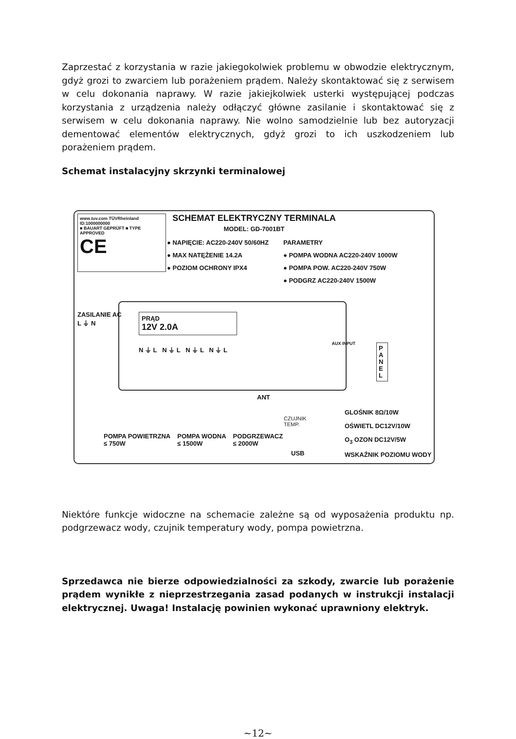Zaprzestać z korzystania w razie jakiegokolwiek problemu w obwodzie elektrycznym, gdyż grozi to zwarciem lub porażeniem prądem. Należy skontaktować się z serwisem w celu dokonania naprawy. W razie jakiejkolwiek usterki występującej podczas korzystania z urządzenia należy odłączyć główne zasilanie i skontaktować się z serwisem w celu dokonania naprawy. Nie wolno samodzielnie lub bez autoryzacji dementować elementów elektrycznych, gdyż grozi to ich uszkodzeniem lub porażeniem prądem.
Schemat instalacyjny skrzynki terminalowej
www.tuv.com TÜVRheinland ID:1000000000
■ BAUART GEPRÜFT ■ TYPE APPROVED
CE
SCHEMAT ELEKTRYCZNY TERMINALA
MODEL: GD-7001BT
● NAPIĘCIE: AC220-240V 50/60HZ
● MAX NATĘŻENIE 14.2A
● POZIOM OCHRONY IPX4
PARAMETRY
● POMPA WODNA AC220-240V 1000W
● POMPA POW. AC220-240V 750W
● PODGRZ AC220-240V 1500W
PRĄD
12V 2.0A
N ⏚ L N ⏚ L N ⏚ L N ⏚ L
AUX INPUT
ZASILANIE AC
L ⏚ N
P A N E L
ANT
POMPA POWIETRZNA
≤ 750W
POMPA WODNA
≤ 1500W
PODGRZEWACZ
≤ 2000W
CZUJNIK
TEMP.
USB
GLOŚNIK 8Ω/10W
OŚWIETL DC12V/10W
O<sub>3</sub> OZON DC12V/5W
WSKAŹNIK POZIOMU WODY
Niektóre funkcje widoczne na schemacie zależne są od wyposażenia produktu np. podgrzewacz wody, czujnik temperatury wody, pompa powietrzna.
Sprzedawca nie bierze odpowiedzialności za szkody, zwarcie lub porażenie prądem wynikłe z nieprzestrzegania zasad podanych w instrukcji instalacji elektrycznej. Uwaga! Instalację powinien wykonać uprawniony elektryk.
~12~